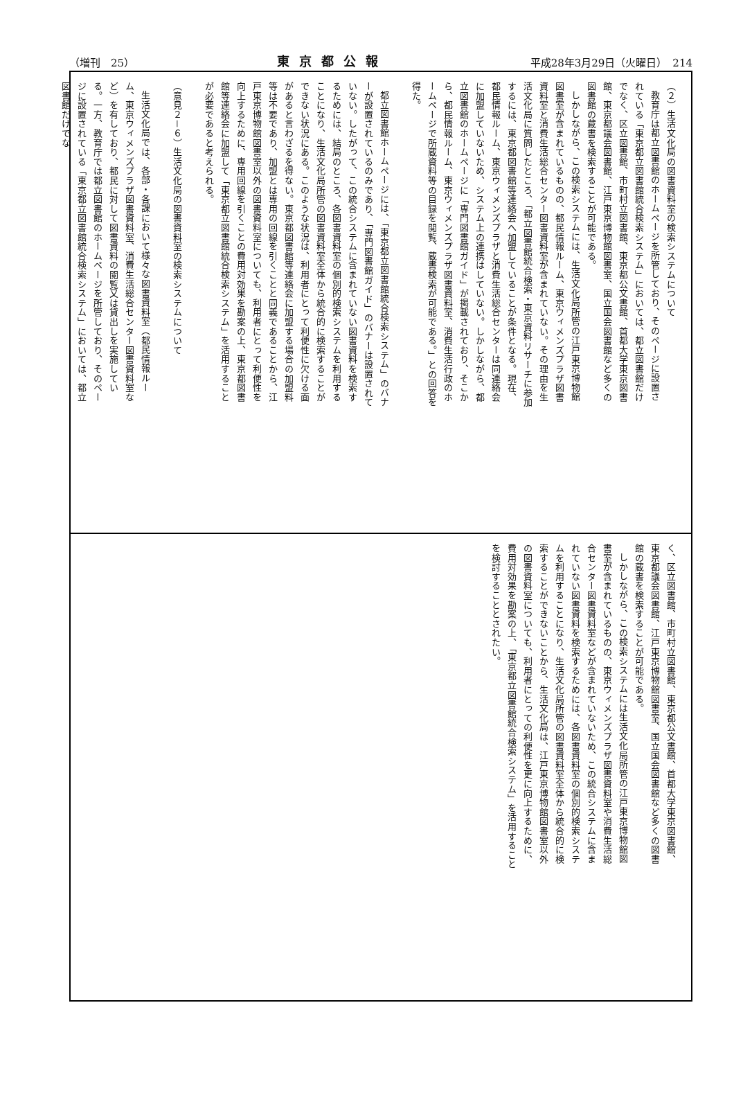（増刊　25） 東京都公報 平成28年3月29日（火曜日）　214
（２）生活文化局の図書資料室の検索システムについて
教育庁は都立図書館のホームページを所管しており、そのページに設置されている「東京都立図書館統合検索システム」においては、都立図書館だけでなく、区立図書館、市町村立図書館、東京都公文書館、首都大学東京図書館、東京都議会図書館、江戸東京博物館図書室、国立国会図書館など多くの図書館の蔵書を検索することが可能である。
しかしながら、この検索システムには、生活文化局所管の江戸東京博物館図書室が含まれているものの、都民情報ルーム、東京ウィメンズプラザ図書資料室と消費生活総合センター図書資料室が含まれていない。その理由を生活文化局に質問したところ、「都立図書館統合検索・東京資料リサーチに参加するには、東京都図書館等連絡会へ加盟していることが条件となる。現在、都民情報ルーム、東京ウィメンズプラザと消費生活総合センターは同連絡会に加盟していないため、システム上の連携はしていない。しかしながら、都立図書館のホームページに「専門図書館ガイド」が掲載されており、そこから、都民情報ルーム、東京ウィメンズプラザ図書資料室、消費生活行政のホームページで所蔵資料等の目録を閲覧、蔵書検索が可能である。」との回答を得た。
都立図書館ホームページには、「東京都立図書館統合検索システム」のバナーが設置されているのみであり、「専門図書館ガイド」のバナーは設置されていない。したがって、この統合システムに含まれていない図書資料を検索するためには、結局のところ、各図書資料室の個別的検索システムを利用することになり、生活文化局所管の図書資料室全体から統合的に検索することができない状況にある。このような状況は、利用者にとって利便性に欠ける面があると言わざるを得ない。東京都図書館等連絡会に加盟する場合の加盟料等は不要であり、加盟とは専用の回線を引くことと同義であることから、江戸東京博物館図書室以外の図書資料室についても、利用者にとって利便性を向上するために、専用回線を引くことの費用対効果を勘案の上、東京都図書館等連絡会に加盟して「東京都立図書館統合検索システム」を活用することが必要であると考えられる。
（意見２－６）生活文化局の図書資料室の検索システムについて
生活文化局では、各部・各課において様々な図書資料室（都民情報ルーム、東京ウィメンズプラザ図書資料室、消費生活総合センター図書資料室など）を有しており、都民に対して図書資料の閲覧又は貸出しを実施している。一方、教育庁では都立図書館のホームページを所管しており、そのページに設置されている「東京都立図書館統合検索システム」においては、都立図書館だけでな
く、区立図書館、市町村立図書館、東京都公文書館、首都大学東京図書館、東京都議会図書館、江戸東京博物館図書室、国立国会図書館など多くの図書館の蔵書を検索することが可能である。
しかしながら、この検索システムには生活文化局所管の江戸東京博物館図書室が含まれているものの、東京ウィメンズプラザ図書資料室や消費生活総合センター図書資料室などが含まれていないため、この統合システムに含まれていない図書資料を検索するためには、各図書資料室の個別的検索システムを利用することになり、生活文化局所管の図書資料室全体から統合的に検索することができないことから、生活文化局は、江戸東京博物館図書室以外の図書資料室についても、利用者にとっての利便性を更に向上するために、費用対効果を勘案の上、「東京都立図書館統合検索システム」を活用することを検討することとされたい。